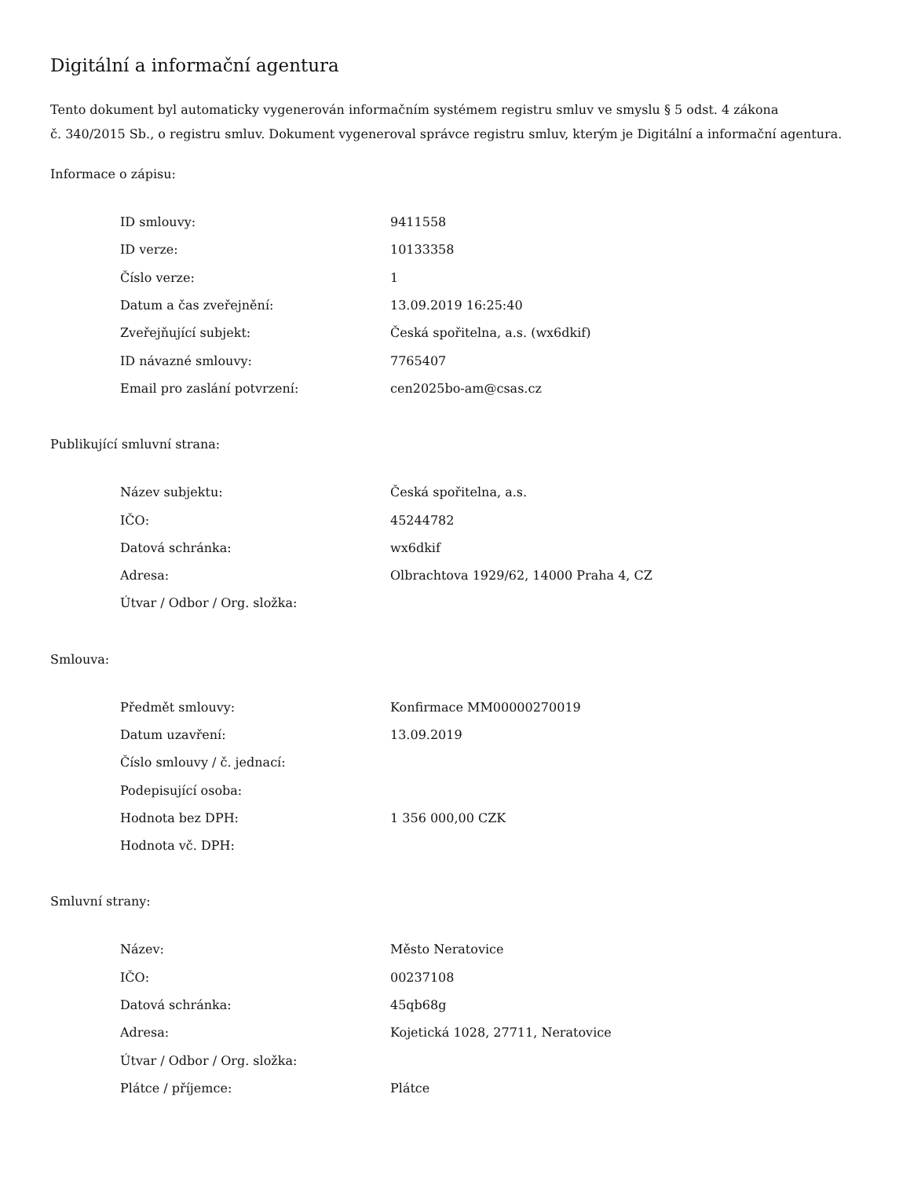Digitální a informační agentura
Tento dokument byl automaticky vygenerován informačním systémem registru smluv ve smyslu § 5 odst. 4 zákona
č. 340/2015 Sb., o registru smluv. Dokument vygeneroval správce registru smluv, kterým je Digitální a informační agentura.
Informace o zápisu:
| ID smlouvy: | 9411558 |
| ID verze: | 10133358 |
| Číslo verze: | 1 |
| Datum a čas zveřejnění: | 13.09.2019 16:25:40 |
| Zveřejňující subjekt: | Česká spořitelna, a.s. (wx6dkif) |
| ID návazné smlouvy: | 7765407 |
| Email pro zaslání potvrzení: | cen2025bo-am@csas.cz |
Publikující smluvní strana:
| Název subjektu: | Česká spořitelna, a.s. |
| IČO: | 45244782 |
| Datová schránka: | wx6dkif |
| Adresa: | Olbrachtova 1929/62, 14000 Praha 4, CZ |
| Útvar / Odbor / Org. složka: | |
Smlouva:
| Předmět smlouvy: | Konfirmace MM00000270019 |
| Datum uzavření: | 13.09.2019 |
| Číslo smlouvy / č. jednací: | |
| Podepisující osoba: | |
| Hodnota bez DPH: | 1 356 000,00 CZK |
| Hodnota vč. DPH: | |
Smluvní strany:
| Název: | Město Neratovice |
| IČO: | 00237108 |
| Datová schránka: | 45qb68g |
| Adresa: | Kojetická 1028, 27711, Neratovice |
| Útvar / Odbor / Org. složka: | |
| Plátce / příjemce: | Plátce |